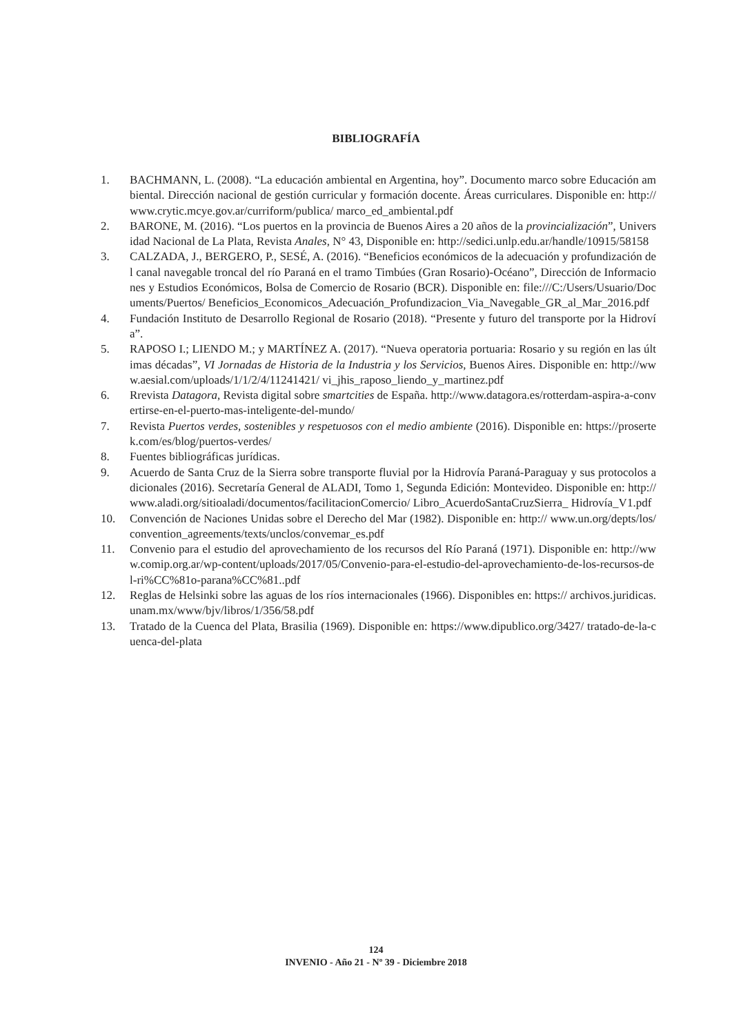BIBLIOGRAFÍA
1. BACHMANN, L. (2008). “La educación ambiental en Argentina, hoy”. Documento marco sobre Educación ambiental. Dirección nacional de gestión curricular y formación docente. Áreas curriculares. Disponible en: http://www.crytic.mcye.gov.ar/curriform/publica/ marco_ed_ambiental.pdf
2. BARONE, M. (2016). “Los puertos en la provincia de Buenos Aires a 20 años de la provincialización”, Universidad Nacional de La Plata, Revista Anales, N° 43, Disponible en: http://sedici.unlp.edu.ar/handle/10915/58158
3. CALZADA, J., BERGERO, P., SESÉ, A. (2016). “Beneficios económicos de la adecuación y profundización del canal navegable troncal del río Paraná en el tramo Timbúes (Gran Rosario)-Océano”, Dirección de Informaciones y Estudios Económicos, Bolsa de Comercio de Rosario (BCR). Disponible en: file:///C:/Users/Usuario/Documents/Puertos/ Beneficios_Economicos_Adecuación_Profundizacion_Via_Navegable_GR_al_Mar_2016.pdf
4. Fundación Instituto de Desarrollo Regional de Rosario (2018). “Presente y futuro del transporte por la Hidrovía”.
5. RAPOSO I.; LIENDO M.; y MARTÍNEZ A. (2017). “Nueva operatoria portuaria: Rosario y su región en las últimas décadas”, VI Jornadas de Historia de la Industria y los Servicios, Buenos Aires. Disponible en: http://www.aesial.com/uploads/1/1/2/4/11241421/ vi_jhis_raposo_liendo_y_martinez.pdf
6. Rrevista Datagora, Revista digital sobre smartcities de España. http://www.datagora.es/rotterdam-aspira-a-convertirse-en-el-puerto-mas-inteligente-del-mundo/
7. Revista Puertos verdes, sostenibles y respetuosos con el medio ambiente (2016). Disponible en: https://prosertek.com/es/blog/puertos-verdes/
8. Fuentes bibliográficas jurídicas.
9. Acuerdo de Santa Cruz de la Sierra sobre transporte fluvial por la Hidrovía Paraná-Paraguay y sus protocolos adicionales (2016). Secretaría General de ALADI, Tomo 1, Segunda Edición: Montevideo. Disponible en: http://www.aladi.org/sitioaladi/documentos/facilitacionComercio/ Libro_AcuerdoSantaCruzSierra_ Hidrovía_V1.pdf
10. Convención de Naciones Unidas sobre el Derecho del Mar (1982). Disponible en: http:// www.un.org/depts/los/convention_agreements/texts/unclos/convemar_es.pdf
11. Convenio para el estudio del aprovechamiento de los recursos del Río Paraná (1971). Disponible en: http://www.comip.org.ar/wp-content/uploads/2017/05/Convenio-para-el-estudio-del-aprovechamiento-de-los-recursos-del-ri%CC%81o-parana%CC%81..pdf
12. Reglas de Helsinki sobre las aguas de los ríos internacionales (1966). Disponibles en: https:// archivos.juridicas.unam.mx/www/bjv/libros/1/356/58.pdf
13. Tratado de la Cuenca del Plata, Brasilia (1969). Disponible en: https://www.dipublico.org/3427/ tratado-de-la-cuenca-del-plata
124
INVENIO - Año 21 - Nº 39 - Diciembre 2018